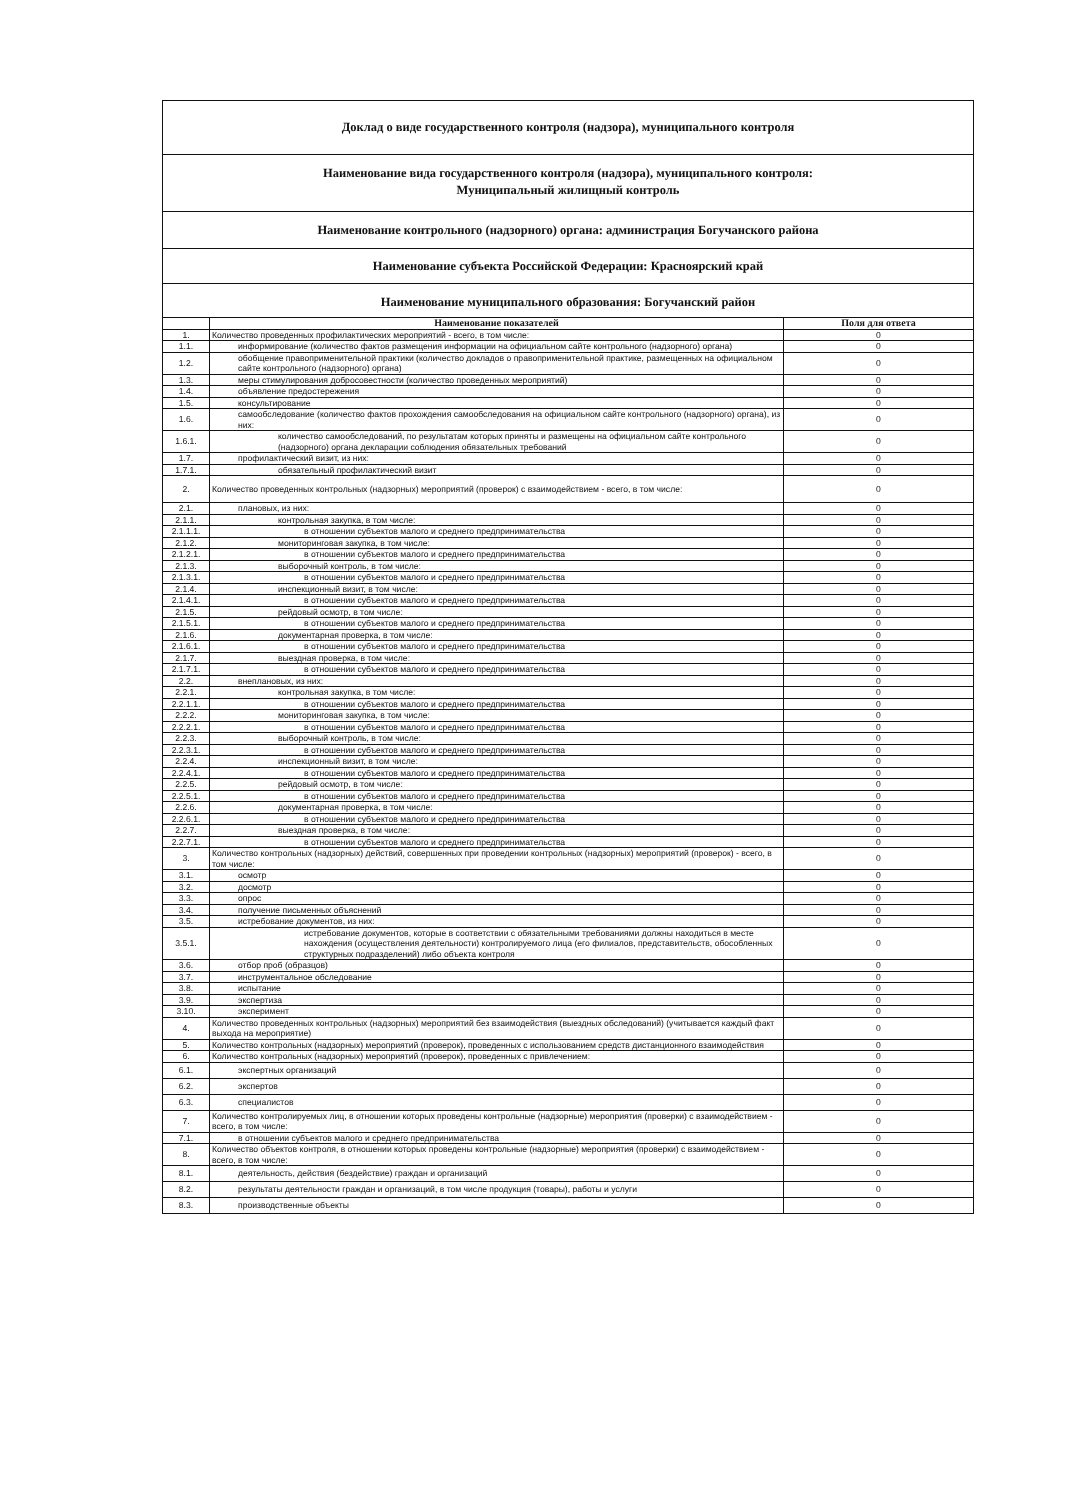Доклад о виде государственного контроля (надзора), муниципального контроля
Наименование вида государственного контроля (надзора), муниципального контроля:
Муниципальный жилищный контроль
Наименование контрольного (надзорного) органа: администрация Богучанского района
Наименование субъекта Российской Федерации: Красноярский край
Наименование муниципального образования: Богучанский район
| | Наименование показателей | Поля для ответа |
| --- | --- | --- |
| 1. | Количество проведенных профилактических мероприятий - всего, в том числе: | 0 |
| 1.1. | информирование (количество фактов размещения информации на официальном сайте контрольного (надзорного) органа) | 0 |
| 1.2. | обобщение правоприменительной практики (количество докладов о правоприменительной практике, размещенных на официальном сайте контрольного (надзорного) органа) | 0 |
| 1.3. | меры стимулирования добросовестности (количество проведенных мероприятий) | 0 |
| 1.4. | объявление предостережения | 0 |
| 1.5. | консультирование | 0 |
| 1.6. | самообследование (количество фактов прохождения самообследования на официальном сайте контрольного (надзорного) органа), из них: | 0 |
| 1.6.1. | количество самообследований, по результатам которых приняты и размещены на официальном сайте контрольного (надзорного) органа декларации соблюдения обязательных требований | 0 |
| 1.7. | профилактический визит, из них: | 0 |
| 1.7.1. | обязательный профилактический визит | 0 |
| 2. | Количество проведенных контрольных (надзорных) мероприятий (проверок) с взаимодействием - всего, в том числе: | 0 |
| 2.1. | плановых, из них: | 0 |
| 2.1.1. | контрольная закупка, в том числе: | 0 |
| 2.1.1.1. | в отношении субъектов малого и среднего предпринимательства | 0 |
| 2.1.2. | мониторинговая закупка, в том числе: | 0 |
| 2.1.2.1. | в отношении субъектов малого и среднего предпринимательства | 0 |
| 2.1.3. | выборочный контроль, в том числе: | 0 |
| 2.1.3.1. | в отношении субъектов малого и среднего предпринимательства | 0 |
| 2.1.4. | инспекционный визит, в том числе: | 0 |
| 2.1.4.1. | в отношении субъектов малого и среднего предпринимательства | 0 |
| 2.1.5. | рейдовый осмотр, в том числе: | 0 |
| 2.1.5.1. | в отношении субъектов малого и среднего предпринимательства | 0 |
| 2.1.6. | документарная проверка, в том числе: | 0 |
| 2.1.6.1. | в отношении субъектов малого и среднего предпринимательства | 0 |
| 2.1.7. | выездная проверка, в том числе: | 0 |
| 2.1.7.1. | в отношении субъектов малого и среднего предпринимательства | 0 |
| 2.2. | внеплановых, из них: | 0 |
| 2.2.1. | контрольная закупка, в том числе: | 0 |
| 2.2.1.1. | в отношении субъектов малого и среднего предпринимательства | 0 |
| 2.2.2. | мониторинговая закупка, в том числе: | 0 |
| 2.2.2.1. | в отношении субъектов малого и среднего предпринимательства | 0 |
| 2.2.3. | выборочный контроль, в том числе: | 0 |
| 2.2.3.1. | в отношении субъектов малого и среднего предпринимательства | 0 |
| 2.2.4. | инспекционный визит, в том числе: | 0 |
| 2.2.4.1. | в отношении субъектов малого и среднего предпринимательства | 0 |
| 2.2.5. | рейдовый осмотр, в том числе: | 0 |
| 2.2.5.1. | в отношении субъектов малого и среднего предпринимательства | 0 |
| 2.2.6. | документарная проверка, в том числе: | 0 |
| 2.2.6.1. | в отношении субъектов малого и среднего предпринимательства | 0 |
| 2.2.7. | выездная проверка, в том числе: | 0 |
| 2.2.7.1. | в отношении субъектов малого и среднего предпринимательства | 0 |
| 3. | Количество контрольных (надзорных) действий, совершенных при проведении контрольных (надзорных) мероприятий (проверок) - всего, в том числе: | 0 |
| 3.1. | осмотр | 0 |
| 3.2. | досмотр | 0 |
| 3.3. | опрос | 0 |
| 3.4. | получение письменных объяснений | 0 |
| 3.5. | истребование документов, из них: | 0 |
| 3.5.1. | истребование документов, которые в соответствии с обязательными требованиями должны находиться в месте нахождения (осуществления деятельности) контролируемого лица (его филиалов, представительств, обособленных структурных подразделений) либо объекта контроля | 0 |
| 3.6. | отбор проб (образцов) | 0 |
| 3.7. | инструментальное обследование | 0 |
| 3.8. | испытание | 0 |
| 3.9. | экспертиза | 0 |
| 3.10. | эксперимент | 0 |
| 4. | Количество проведенных контрольных (надзорных) мероприятий без взаимодействия (выездных обследований) (учитывается каждый факт выхода на мероприятие) | 0 |
| 5. | Количество контрольных (надзорных) мероприятий (проверок), проведенных с использованием средств дистанционного взаимодействия | 0 |
| 6. | Количество контрольных (надзорных) мероприятий (проверок), проведенных с привлечением: | 0 |
| 6.1. | экспертных организаций | 0 |
| 6.2. | экспертов | 0 |
| 6.3. | специалистов | 0 |
| 7. | Количество контролируемых лиц, в отношении которых проведены контрольные (надзорные) мероприятия (проверки) с взаимодействием - всего, в том числе: | 0 |
| 7.1. | в отношении субъектов малого и среднего предпринимательства | 0 |
| 8. | Количество объектов контроля, в отношении которых проведены контрольные (надзорные) мероприятия (проверки) с взаимодействием - всего, в том числе: | 0 |
| 8.1. | деятельность, действия (бездействие) граждан и организаций | 0 |
| 8.2. | результаты деятельности граждан и организаций, в том числе продукция (товары), работы и услуги | 0 |
| 8.3. | производственные объекты | 0 |